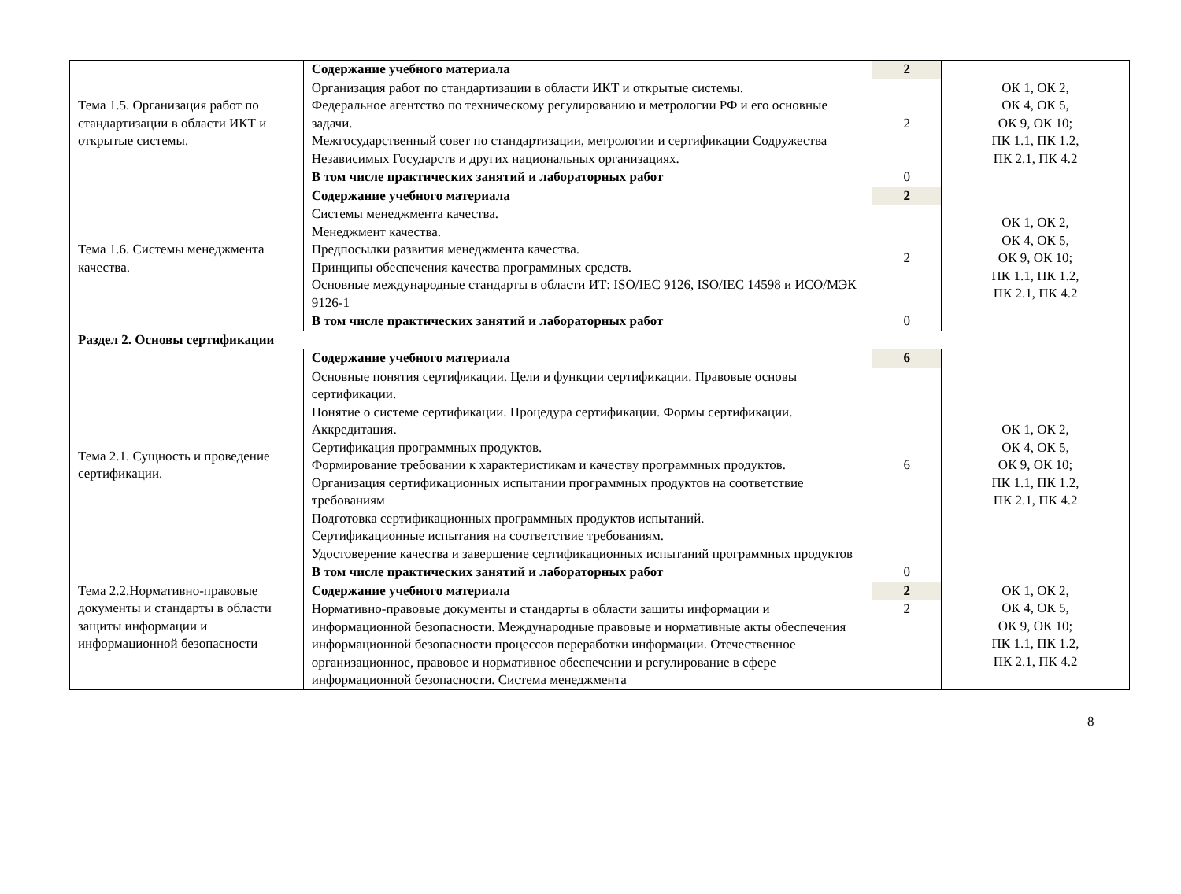| Тема 1.5. Организация работ по стандартизации в области ИКТ и открытые системы. | Содержание учебного материала | 2 | ОК 1, ОК 2, ОК 4, ОК 5, ОК 9, ОК 10; ПК 1.1, ПК 1.2, ПК 2.1, ПК 4.2 |
| | Организация работ по стандартизации в области ИКТ и открытые системы. Федеральное агентство по техническому регулированию и метрологии РФ и его основные задачи. Межгосударственный совет по стандартизации, метрологии и сертификации Содружества Независимых Государств и других национальных организациях. | 2 | |
| | В том числе практических занятий и лабораторных работ | 0 | |
| Тема 1.6. Системы менеджмента качества. | Содержание учебного материала | 2 | ОК 1, ОК 2, ОК 4, ОК 5, ОК 9, ОК 10; ПК 1.1, ПК 1.2, ПК 2.1, ПК 4.2 |
| | Системы менеджмента качества. Менеджмент качества. Предпосылки развития менеджмента качества. Принципы обеспечения качества программных средств. Основные международные стандарты в области ИТ: ISO/IEC 9126, ISO/IEC 14598 и ИСО/МЭК 9126-1 | 2 | |
| | В том числе практических занятий и лабораторных работ | 0 | |
| Раздел 2. Основы сертификации | | | |
| Тема 2.1. Сущность и проведение сертификации. | Содержание учебного материала | 6 | ОК 1, ОК 2, ОК 4, ОК 5, ОК 9, ОК 10; ПК 1.1, ПК 1.2, ПК 2.1, ПК 4.2 |
| | Основные понятия сертификации. Цели и функции сертификации. Правовые основы сертификации. Понятие о системе сертификации. Процедура сертификации. Формы сертификации. Аккредитация. Сертификация программных продуктов. Формирование требовании к характеристикам и качеству программных продуктов. Организация сертификационных испытании программных продуктов на соответствие требованиям Подготовка сертификационных программных продуктов испытаний. Сертификационные испытания на соответствие требованиям. Удостоверение качества и завершение сертификационных испытаний программных продуктов | 6 | |
| | В том числе практических занятий и лабораторных работ | 0 | |
| Тема 2.2.Нормативно-правовые документы и стандарты в области защиты информации и информационной безопасности | Содержание учебного материала | 2 | ОК 1, ОК 2, ОК 4, ОК 5, ОК 9, ОК 10; ПК 1.1, ПК 1.2, ПК 2.1, ПК 4.2 |
| | Нормативно-правовые документы и стандарты в области защиты информации и информационной безопасности. Международные правовые и нормативные акты обеспечения информационной безопасности процессов переработки информации. Отечественное организационное, правовое и нормативное обеспечении и регулирование в сфере информационной безопасности. Система менеджмента | 2 | |
8